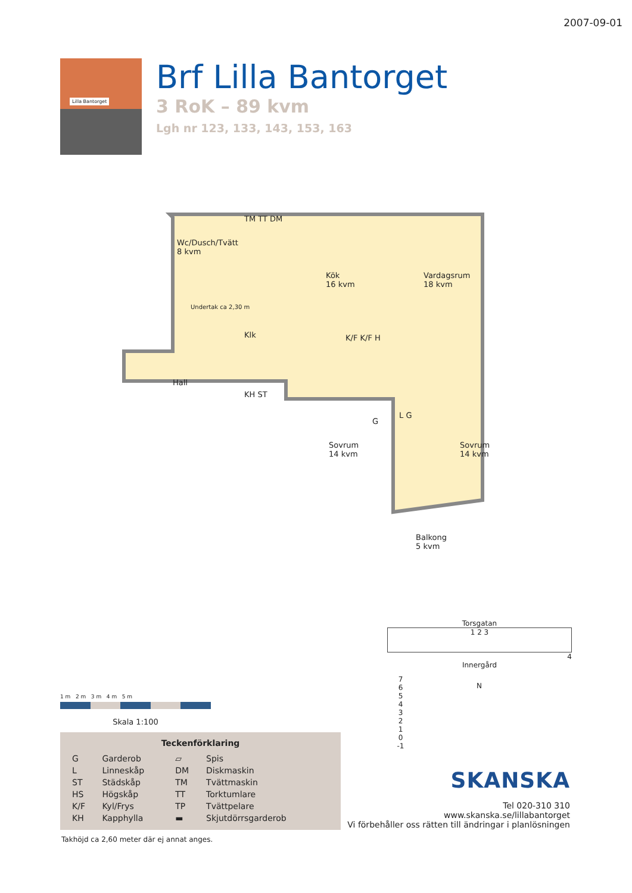2007-09-01
Lilla Bantorget
Brf Lilla Bantorget
3 RoK – 89 kvm
Lgh nr 123, 133, 143, 153, 163
Wc/Dusch/Tvätt
8 kvm
TM TT DM
Kök
16 kvm
Vardagsrum
18 kvm
Klk K/F K/F H
Hall
KH ST
G
L G
Sovrum
14 kvm
Sovrum
14 kvm
Balkong
5 kvm
Undertak ca 2,30 m
1 m 2 m 3 m 4 m 5 m
Skala 1:100
Teckenförklaring
| G | Garderob | ▱ | Spis |
| L | Linneskåp | DM | Diskmaskin |
| ST | Städskåp | TM | Tvättmaskin |
| HS | Högskåp | TT | Torktumlare |
| K/F | Kyl/Frys | TP | Tvättpelare |
| KH | Kapphylla | ▬ | Skjutdörrsgarderob |
Takhöjd ca 2,60 meter där ej annat anges.
Torsgatan
1 2 3
4
Innergård
7
6
5
4
3
2
1
0
-1
N
SKANSKA
Tel 020-310 310
www.skanska.se/lillabantorget
Vi förbehåller oss rätten till ändringar i planlösningen